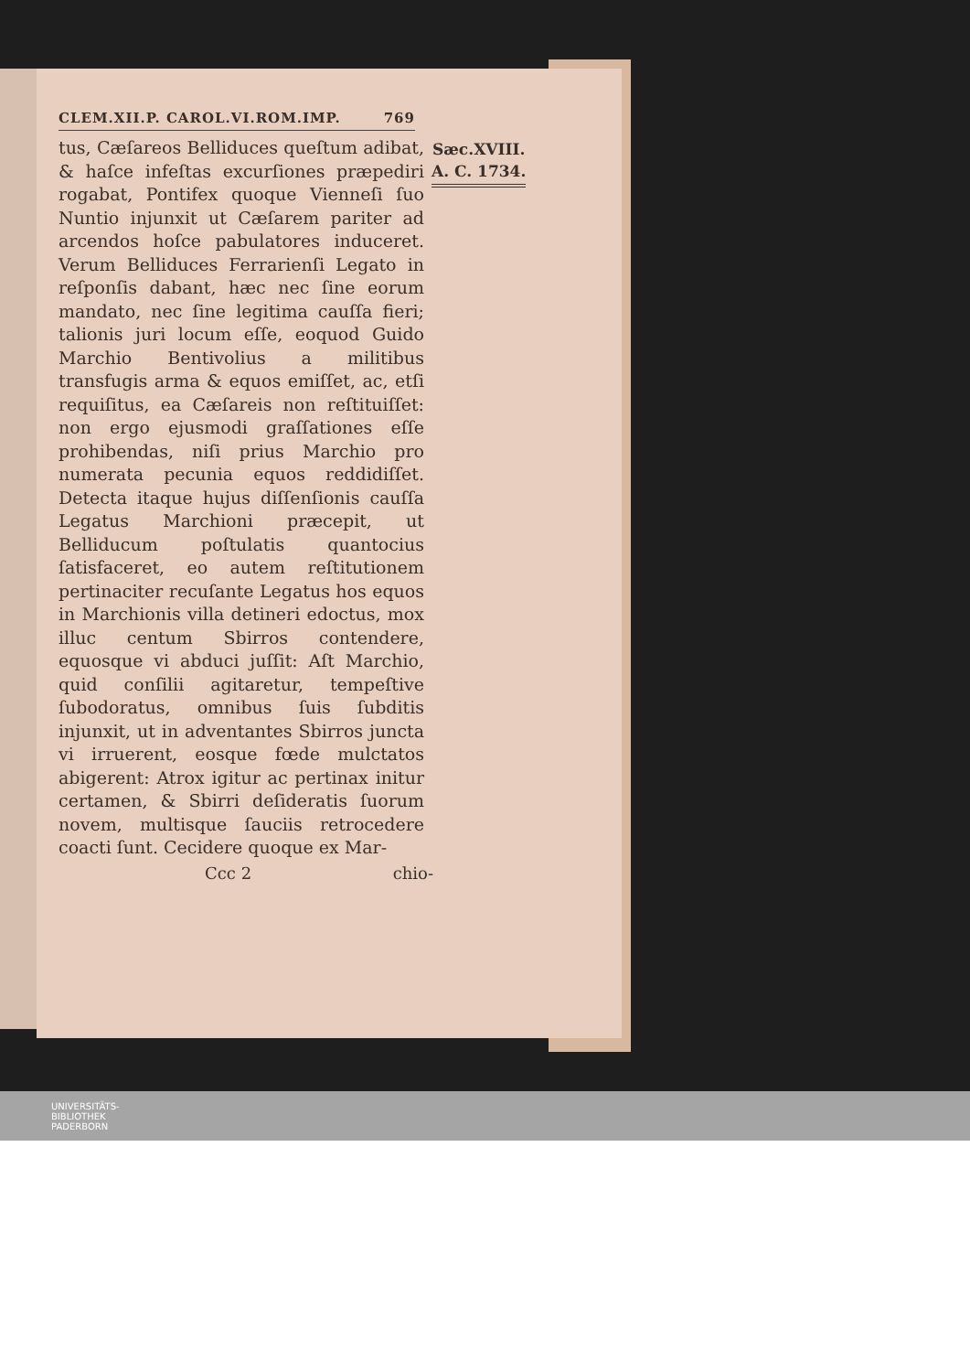CLEM.XII.P. CAROL.VI.ROM.IMP. 769
tus, Cæſareos Belliduces queſtum adibat, & haſce infeſtas excurſiones præpediri rogabat, Pontifex quoque Vienneſi ſuo Nuntio injunxit ut Cæſarem pariter ad arcendos hoſce pabulatores induceret. Verum Belliduces Ferrarienſi Legato in reſponſis dabant, hæc nec ſine eorum mandato, nec ſine legitima cauſſa fieri; talionis juri locum eſſe, eoquod Guido Marchio Bentivolius a militibus transfugis arma & equos emiſſet, ac, etſi requiſitus, ea Cæſareis non reſtituiſſet: non ergo ejusmodi graſſationes eſſe prohibendas, niſi prius Marchio pro numerata pecunia equos reddidiſſet. Detecta itaque hujus diſſenſionis cauſſa Legatus Marchioni præcepit, ut Belliducum poſtulatis quantocius ſatisfaceret, eo autem reſtitutionem pertinaciter recuſante Legatus hos equos in Marchionis villa detineri edoctus, mox illuc centum Sbirros contendere, equosque vi abduci juſſit: Aſt Marchio, quid conſilii agitaretur, tempeſtive ſubodoratus, omnibus ſuis ſubditis injunxit, ut in adventantes Sbirros juncta vi irruerent, eosque fœde mulctatos abigerent: Atrox igitur ac pertinax initur certamen, & Sbirri deſideratis ſuorum novem, multisque ſauciis retrocedere coacti ſunt. Cecidere quoque ex Mar-
Sæc.XVIII.
A. C. 1734.
Ccc 2 chio-
UNIVERSITÄTS-
BIBLIOTHEK
PADERBORN